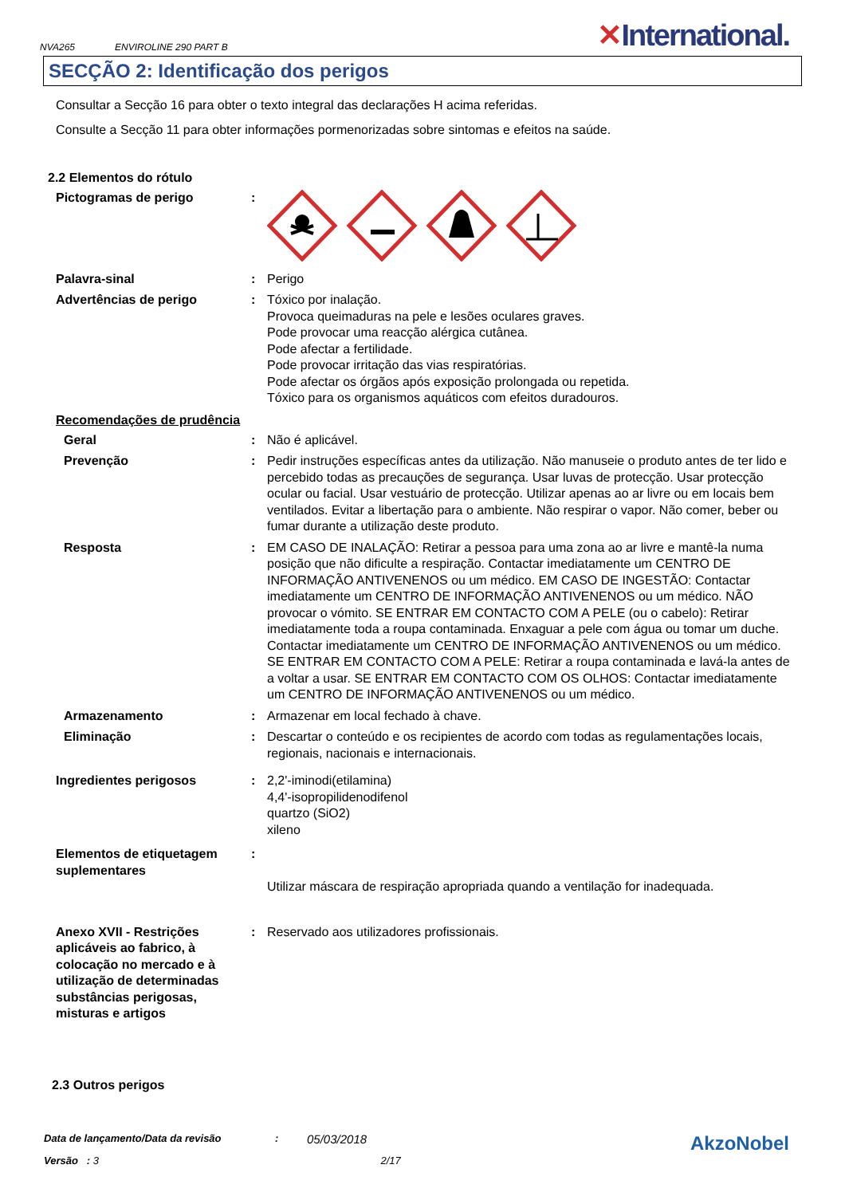NVA265 ENVIROLINE 290 PART B
✕International.
SECÇÃO 2: Identificação dos perigos
Consultar a Secção 16 para obter o texto integral das declarações H acima referidas.
Consulte a Secção 11 para obter informações pormenorizadas sobre sintomas e efeitos na saúde.
2.2 Elementos do rótulo
Pictogramas de perigo :
Palavra-sinal : Perigo
Advertências de perigo : Tóxico por inalação.
Provoca queimaduras na pele e lesões oculares graves.
Pode provocar uma reacção alérgica cutânea.
Pode afectar a fertilidade.
Pode provocar irritação das vias respiratórias.
Pode afectar os órgãos após exposição prolongada ou repetida.
Tóxico para os organismos aquáticos com efeitos duradouros.
Recomendações de prudência
Geral : Não é aplicável.
Prevenção : Pedir instruções específicas antes da utilização. Não manuseie o produto antes de ter lido e percebido todas as precauções de segurança. Usar luvas de protecção. Usar protecção ocular ou facial. Usar vestuário de protecção. Utilizar apenas ao ar livre ou em locais bem ventilados. Evitar a libertação para o ambiente. Não respirar o vapor. Não comer, beber ou fumar durante a utilização deste produto.
Resposta : EM CASO DE INALAÇÃO: Retirar a pessoa para uma zona ao ar livre e mantê-la numa posição que não dificulte a respiração. Contactar imediatamente um CENTRO DE INFORMAÇÃO ANTIVENENOS ou um médico. EM CASO DE INGESTÃO: Contactar imediatamente um CENTRO DE INFORMAÇÃO ANTIVENENOS ou um médico. NÃO provocar o vómito. SE ENTRAR EM CONTACTO COM A PELE (ou o cabelo): Retirar imediatamente toda a roupa contaminada. Enxaguar a pele com água ou tomar um duche. Contactar imediatamente um CENTRO DE INFORMAÇÃO ANTIVENENOS ou um médico. SE ENTRAR EM CONTACTO COM A PELE: Retirar a roupa contaminada e lavá-la antes de a voltar a usar. SE ENTRAR EM CONTACTO COM OS OLHOS: Contactar imediatamente um CENTRO DE INFORMAÇÃO ANTIVENENOS ou um médico.
Armazenamento : Armazenar em local fechado à chave.
Eliminação : Descartar o conteúdo e os recipientes de acordo com todas as regulamentações locais, regionais, nacionais e internacionais.
Ingredientes perigosos : 2,2'-iminodi(etilamina)
4,4'-isopropilidenodifenol
quartzo (SiO2)
xileno
Elementos de etiquetagem suplementares
:
Utilizar máscara de respiração apropriada quando a ventilação for inadequada.
Anexo XVII - Restrições aplicáveis ao fabrico, à colocação no mercado e à utilização de determinadas substâncias perigosas, misturas e artigos
: Reservado aos utilizadores profissionais.
2.3 Outros perigos
Data de lançamento/Data da revisão: 05/03/2018 AkzoNobel
Versão : 3 2/17